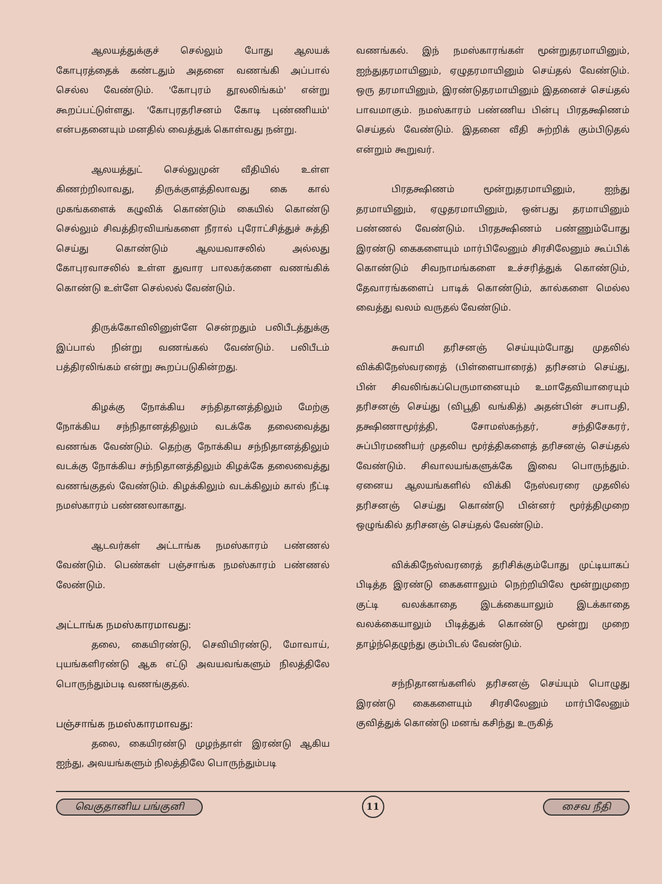ஆலயத்துக்குச் செல்லும் போது ஆலயக் கோபுரத்தைக் கண்டதும் அதனை வணங்கி அப்பால் செல்ல வேண்டும். 'கோபுரம் தூலலிங்கம்' என்று கூறப்பட்டுள்ளது. 'கோபுரதரிசனம் கோடி புண்ணியம்' என்பதனையும் மனதில் வைத்துக் கொள்வது நன்று.
ஆலயத்துட் செல்லுமுன் வீதியில் உள்ள கிணற்றிலாவது, திருக்குளத்திலாவது கை கால் முகங்களைக் கழுவிக் கொண்டும் கையில் கொண்டு செல்லும் சிவத்திரவியங்களை நீரால் புரோட்சித்துச் சுத்தி செய்து கொண்டும் ஆலயவாசலில் அல்லது கோபுரவாசலில் உள்ள துவார பாலகர்களை வணங்கிக் கொண்டு உள்ளே செல்லல் வேண்டும்.
திருக்கோவிலினுள்ளே சென்றதும் பலிபீடத்துக்கு இப்பால் நின்று வணங்கல் வேண்டும். பலிபீடம் பத்திரலிங்கம் என்று கூறப்படுகின்றது.
கிழக்கு நோக்கிய சந்திதானத்திலும் மேற்கு நோக்கிய சந்நிதானத்திலும் வடக்கே தலைவைத்து வணங்க வேண்டும். தெற்கு நோக்கிய சந்நிதானத்திலும் வடக்கு நோக்கிய சந்நிதானத்திலும் கிழக்கே தலைவைத்து வணங்குதல் வேண்டும். கிழக்கிலும் வடக்கிலும் கால் நீட்டி நமஸ்காரம் பண்ணலாகாது.
ஆடவர்கள் அட்டாங்க நமஸ்காரம் பண்ணல் வேண்டும். பெண்கள் பஞ்சாங்க நமஸ்காரம் பண்ணல் லேண்டும்.
அட்டாங்க நமஸ்காரமாவது:
தலை, கையிரண்டு, செவியிரண்டு, மோவாய், புயங்களிரண்டு ஆக எட்டு அவயவங்களும் நிலத்திலே பொருந்தும்படி வணங்குதல்.
பஞ்சாங்க நமஸ்காரமாவது:
தலை, கையிரண்டு முழந்தாள் இரண்டு ஆகிய ஐந்து, அவயங்களும் நிலத்திலே பொருந்தும்படி
வணங்கல். இந் நமஸ்காரங்கள் மூன்றுதரமாயினும், ஐந்துதரமாயினும், ஏழுதரமாயினும் செய்தல் வேண்டும். ஒரு தரமாயினும், இரண்டுதரமாயினும் இதனைச் செய்தல் பாவமாகும். நமஸ்காரம் பண்ணிய பின்பு பிரதக்ஷிணம் செய்தல் வேண்டும். இதனை வீதி சுற்றிக் கும்பிடுதல் என்றும் கூறுவர்.
பிரதக்ஷிணம் மூன்றுதரமாயினும், ஐந்து தரமாயினும், ஏழுதரமாயினும், ஒன்பது தரமாயினும் பண்ணல் வேண்டும். பிரதக்ஷிணம் பண்ணும்போது இரண்டு கைகளையும் மார்பிலேனும் சிரசிலேனும் கூப்பிக் கொண்டும் சிவநாமங்களை உச்சரித்துக் கொண்டும், தேவாரங்களைப் பாடிக் கொண்டும், கால்களை மெல்ல வைத்து வலம் வருதல் வேண்டும்.
சுவாமி தரிசனஞ் செய்யும்போது முதலில் விக்கிநேஸ்வரரைத் (பிள்ளையாரைத்) தரிசனம் செய்து, பின் சிவலிங்கப்பெருமானையும் உமாதேவியாரையும் தரிசனஞ் செய்து (விபூதி வங்கித்) அதன்பின் சபாபதி, தக்ஷிணாமூர்த்தி, சோமஸ்கந்தர், சந்திசேகரர், சுப்பிரமணியர் முதலிய மூர்த்திகளைத் தரிசனஞ் செய்தல் வேண்டும். சிவாலயங்களுக்கே இவை பொருந்தும். ஏனைய ஆலயங்களில் விக்கி நேஸ்வரரை முதலில் தரிசனஞ் செய்து கொண்டு பின்னர் மூர்த்திமுறை ஒழுங்கில் தரிசனஞ் செய்தல் வேண்டும்.
விக்கிநேஸ்வரரைத் தரிசிக்கும்போது முட்டியாகப் பிடித்த இரண்டு கைகளாலும் நெற்றியிலே மூன்றுமுறை குட்டி வலக்காதை இடக்கையாலும் இடக்காதை வலக்கையாலும் பிடித்துக் கொண்டு மூன்று முறை தாழ்ந்தெழுந்து கும்பிடல் வேண்டும்.
சந்நிதானங்களில் தரிசனஞ் செய்யும் பொழுது இரண்டு கைகளையும் சிரசிலேனும் மார்பிலேனும் குவித்துக் கொண்டு மனங் கசிந்து உருகித்
வெகுதானிய பங்குனி 11 சைவ நீதி